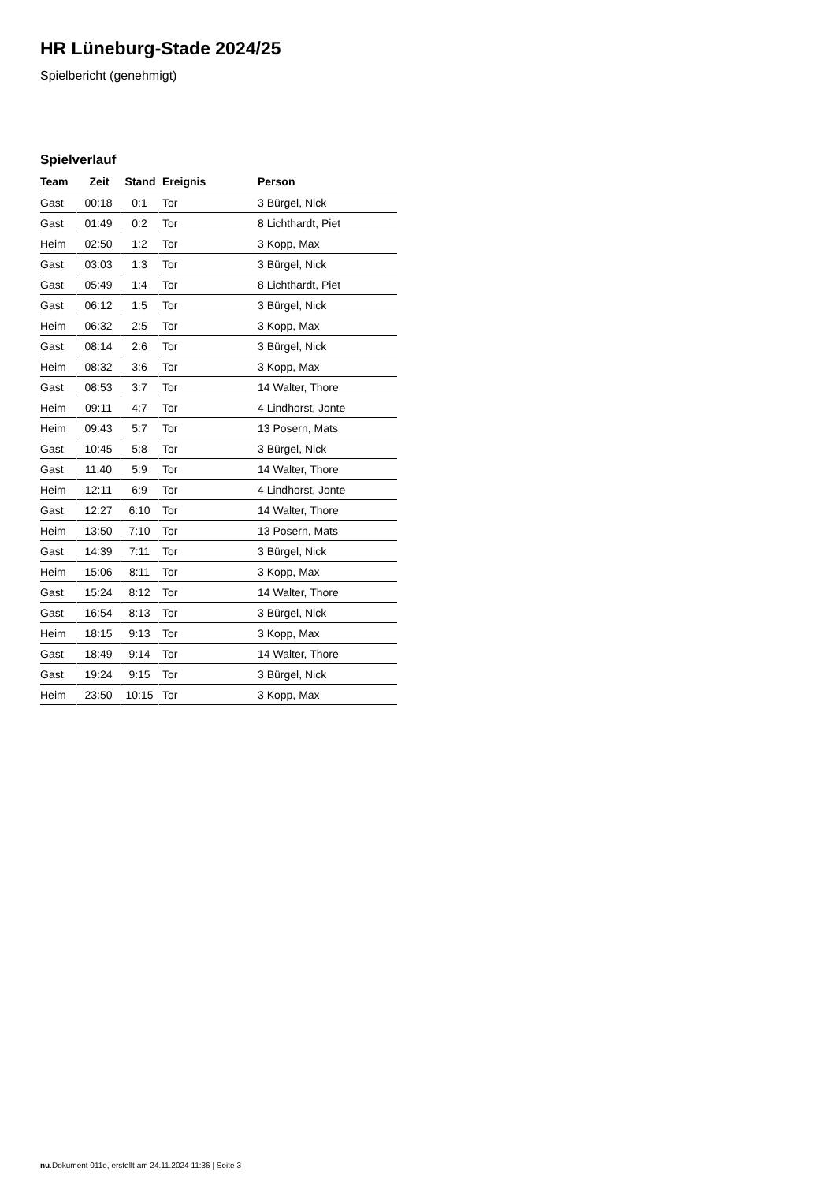HR Lüneburg-Stade 2024/25
Spielbericht (genehmigt)
Spielverlauf
| Team | Zeit | Stand | Ereignis | Person |
| --- | --- | --- | --- | --- |
| Gast | 00:18 | 0:1 | Tor | 3 Bürgel, Nick |
| Gast | 01:49 | 0:2 | Tor | 8 Lichthardt, Piet |
| Heim | 02:50 | 1:2 | Tor | 3 Kopp, Max |
| Gast | 03:03 | 1:3 | Tor | 3 Bürgel, Nick |
| Gast | 05:49 | 1:4 | Tor | 8 Lichthardt, Piet |
| Gast | 06:12 | 1:5 | Tor | 3 Bürgel, Nick |
| Heim | 06:32 | 2:5 | Tor | 3 Kopp, Max |
| Gast | 08:14 | 2:6 | Tor | 3 Bürgel, Nick |
| Heim | 08:32 | 3:6 | Tor | 3 Kopp, Max |
| Gast | 08:53 | 3:7 | Tor | 14 Walter, Thore |
| Heim | 09:11 | 4:7 | Tor | 4 Lindhorst, Jonte |
| Heim | 09:43 | 5:7 | Tor | 13 Posern, Mats |
| Gast | 10:45 | 5:8 | Tor | 3 Bürgel, Nick |
| Gast | 11:40 | 5:9 | Tor | 14 Walter, Thore |
| Heim | 12:11 | 6:9 | Tor | 4 Lindhorst, Jonte |
| Gast | 12:27 | 6:10 | Tor | 14 Walter, Thore |
| Heim | 13:50 | 7:10 | Tor | 13 Posern, Mats |
| Gast | 14:39 | 7:11 | Tor | 3 Bürgel, Nick |
| Heim | 15:06 | 8:11 | Tor | 3 Kopp, Max |
| Gast | 15:24 | 8:12 | Tor | 14 Walter, Thore |
| Gast | 16:54 | 8:13 | Tor | 3 Bürgel, Nick |
| Heim | 18:15 | 9:13 | Tor | 3 Kopp, Max |
| Gast | 18:49 | 9:14 | Tor | 14 Walter, Thore |
| Gast | 19:24 | 9:15 | Tor | 3 Bürgel, Nick |
| Heim | 23:50 | 10:15 | Tor | 3 Kopp, Max |
nu.Dokument 011e, erstellt am 24.11.2024 11:36 | Seite 3